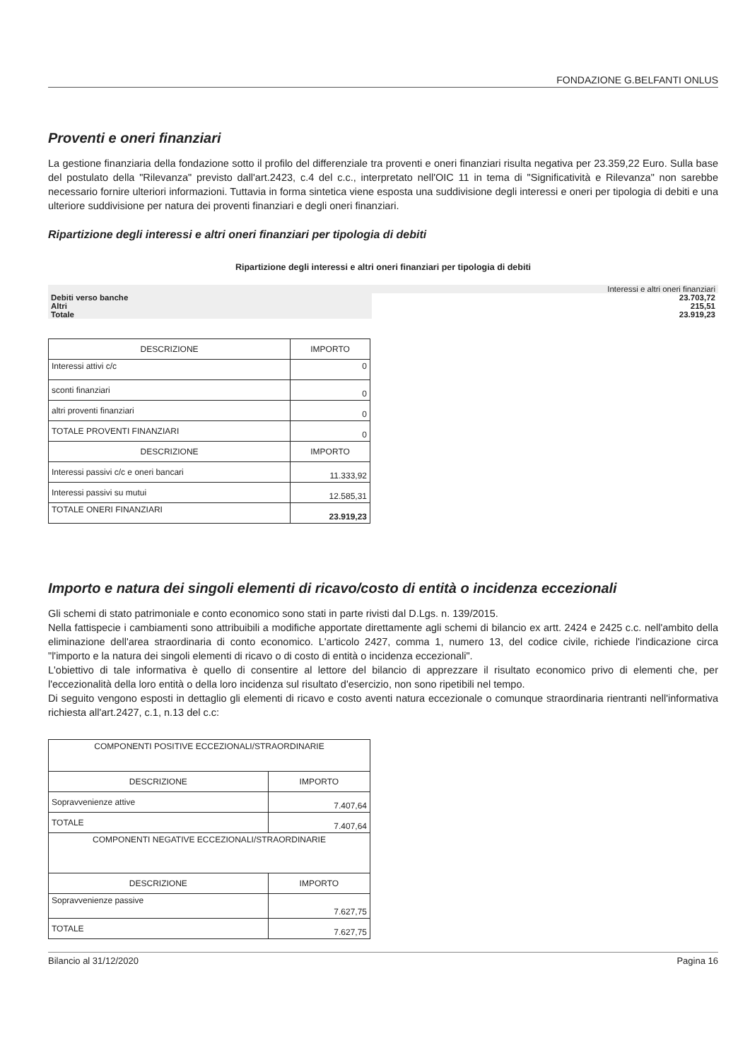FONDAZIONE G.BELFANTI ONLUS
Proventi e oneri finanziari
La gestione finanziaria della fondazione sotto il profilo del differenziale tra proventi e oneri finanziari risulta negativa per 23.359,22 Euro. Sulla base del postulato della "Rilevanza" previsto dall'art.2423, c.4 del c.c., interpretato nell'OIC 11 in tema di "Significatività e Rilevanza" non sarebbe necessario fornire ulteriori informazioni. Tuttavia in forma sintetica viene esposta una suddivisione degli interessi e oneri per tipologia di debiti e una ulteriore suddivisione per natura dei proventi finanziari e degli oneri finanziari.
Ripartizione degli interessi e altri oneri finanziari per tipologia di debiti
Ripartizione degli interessi e altri oneri finanziari per tipologia di debiti
| | Interessi e altri oneri finanziari |
| Debiti verso banche | 23.703,72 |
| Altri | 215,51 |
| Totale | 23.919,23 |
| DESCRIZIONE | IMPORTO |
| --- | --- |
| Interessi attivi c/c | 0 |
| sconti finanziari | 0 |
| altri proventi finanziari | 0 |
| TOTALE PROVENTI FINANZIARI | 0 |
| DESCRIZIONE | IMPORTO |
| Interessi passivi c/c e oneri bancari | 11.333,92 |
| Interessi passivi su mutui | 12.585,31 |
| TOTALE ONERI FINANZIARI | 23.919,23 |
Importo e natura dei singoli elementi di ricavo/costo di entità o incidenza eccezionali
Gli schemi di stato patrimoniale e conto economico sono stati in parte rivisti dal D.Lgs. n. 139/2015.
Nella fattispecie i cambiamenti sono attribuibili a modifiche apportate direttamente agli schemi di bilancio ex artt. 2424 e 2425 c.c. nell'ambito della eliminazione dell'area straordinaria di conto economico. L'articolo 2427, comma 1, numero 13, del codice civile, richiede l'indicazione circa "l'importo e la natura dei singoli elementi di ricavo o di costo di entità o incidenza eccezionali".
L'obiettivo di tale informativa è quello di consentire al lettore del bilancio di apprezzare il risultato economico privo di elementi che, per l'eccezionalità della loro entità o della loro incidenza sul risultato d'esercizio, non sono ripetibili nel tempo.
Di seguito vengono esposti in dettaglio gli elementi di ricavo e costo aventi natura eccezionale o comunque straordinaria rientranti nell'informativa richiesta all'art.2427, c.1, n.13 del c.c:
| COMPONENTI POSITIVE ECCEZIONALI/STRAORDINARIE | |
| DESCRIZIONE | IMPORTO |
| Sopravvenienze attive | 7.407,64 |
| TOTALE | 7.407,64 |
| COMPONENTI NEGATIVE ECCEZIONALI/STRAORDINARIE | |
| DESCRIZIONE | IMPORTO |
| Sopravvenienze passive | 7.627,75 |
| TOTALE | 7.627,75 |
Bilancio al 31/12/2020 Pagina 16